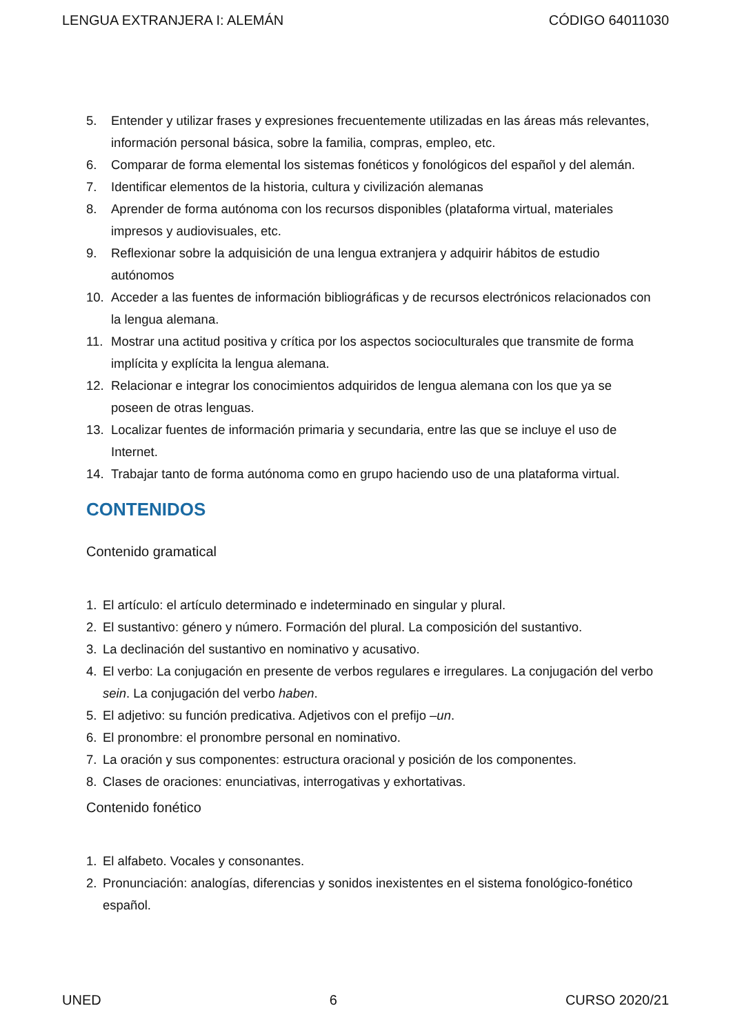LENGUA EXTRANJERA I: ALEMÁN CÓDIGO 64011030
5. Entender y utilizar frases y expresiones frecuentemente utilizadas en las áreas más relevantes, información personal básica, sobre la familia, compras, empleo, etc.
6. Comparar de forma elemental los sistemas fonéticos y fonológicos del español y del alemán.
7. Identificar elementos de la historia, cultura y civilización alemanas
8. Aprender de forma autónoma con los recursos disponibles (plataforma virtual, materiales impresos y audiovisuales, etc.
9. Reflexionar sobre la adquisición de una lengua extranjera y adquirir hábitos de estudio autónomos
10. Acceder a las fuentes de información bibliográficas y de recursos electrónicos relacionados con la lengua alemana.
11. Mostrar una actitud positiva y crítica por los aspectos socioculturales que transmite de forma implícita y explícita la lengua alemana.
12. Relacionar e integrar los conocimientos adquiridos de lengua alemana con los que ya se poseen de otras lenguas.
13. Localizar fuentes de información primaria y secundaria, entre las que se incluye el uso de Internet.
14. Trabajar tanto de forma autónoma como en grupo haciendo uso de una plataforma virtual.
CONTENIDOS
Contenido gramatical
1. El artículo: el artículo determinado e indeterminado en singular y plural.
2. El sustantivo: género y número. Formación del plural. La composición del sustantivo.
3. La declinación del sustantivo en nominativo y acusativo.
4. El verbo: La conjugación en presente de verbos regulares e irregulares. La conjugación del verbo sein. La conjugación del verbo haben.
5. El adjetivo: su función predicativa. Adjetivos con el prefijo –un.
6. El pronombre: el pronombre personal en nominativo.
7. La oración y sus componentes: estructura oracional y posición de los componentes.
8. Clases de oraciones: enunciativas, interrogativas y exhortativas.
Contenido fonético
1. El alfabeto. Vocales y consonantes.
2. Pronunciación: analogías, diferencias y sonidos inexistentes en el sistema fonológico-fonético español.
UNED 6 CURSO 2020/21